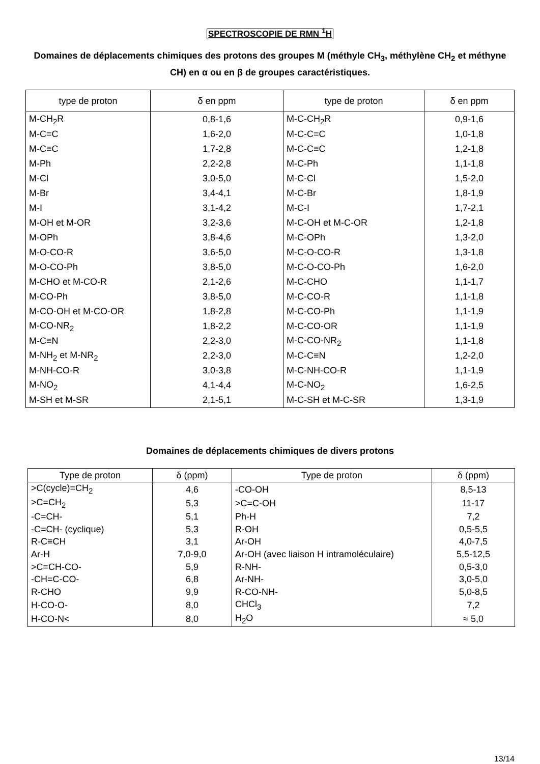SPECTROSCOPIE DE RMN <sup>1</sup>H
Domaines de déplacements chimiques des protons des groupes M (méthyle CH<sub>3</sub>, méthylène CH<sub>2</sub> et méthyne CH) en α ou en β de groupes caractéristiques.
| type de proton | δ en ppm | type de proton | δ en ppm |
| --- | --- | --- | --- |
| M-CH<sub>2</sub>R | 0,8-1,6 | M-C-CH<sub>2</sub>R | 0,9-1,6 |
| M-C=C | 1,6-2,0 | M-C-C=C | 1,0-1,8 |
| M-C≡C | 1,7-2,8 | M-C-C≡C | 1,2-1,8 |
| M-Ph | 2,2-2,8 | M-C-Ph | 1,1-1,8 |
| M-Cl | 3,0-5,0 | M-C-Cl | 1,5-2,0 |
| M-Br | 3,4-4,1 | M-C-Br | 1,8-1,9 |
| M-I | 3,1-4,2 | M-C-I | 1,7-2,1 |
| M-OH et M-OR | 3,2-3,6 | M-C-OH et M-C-OR | 1,2-1,8 |
| M-OPh | 3,8-4,6 | M-C-OPh | 1,3-2,0 |
| M-O-CO-R | 3,6-5,0 | M-C-O-CO-R | 1,3-1,8 |
| M-O-CO-Ph | 3,8-5,0 | M-C-O-CO-Ph | 1,6-2,0 |
| M-CHO et M-CO-R | 2,1-2,6 | M-C-CHO | 1,1-1,7 |
| M-CO-Ph | 3,8-5,0 | M-C-CO-R | 1,1-1,8 |
| M-CO-OH et M-CO-OR | 1,8-2,8 | M-C-CO-Ph | 1,1-1,9 |
| M-CO-NR<sub>2</sub> | 1,8-2,2 | M-C-CO-OR | 1,1-1,9 |
| M-C≡N | 2,2-3,0 | M-C-CO-NR<sub>2</sub> | 1,1-1,8 |
| M-NH<sub>2</sub> et M-NR<sub>2</sub> | 2,2-3,0 | M-C-C≡N | 1,2-2,0 |
| M-NH-CO-R | 3,0-3,8 | M-C-NH-CO-R | 1,1-1,9 |
| M-NO<sub>2</sub> | 4,1-4,4 | M-C-NO<sub>2</sub> | 1,6-2,5 |
| M-SH et M-SR | 2,1-5,1 | M-C-SH et M-C-SR | 1,3-1,9 |
Domaines de déplacements chimiques de divers protons
| Type de proton | δ (ppm) | Type de proton | δ (ppm) |
| --- | --- | --- | --- |
| >C(cycle)=CH<sub>2</sub> | 4,6 | -CO-OH | 8,5-13 |
| >C=CH<sub>2</sub> | 5,3 | >C=C-OH | 11-17 |
| -C=CH- | 5,1 | Ph-H | 7,2 |
| -C=CH- (cyclique) | 5,3 | R-OH | 0,5-5,5 |
| R-C≡CH | 3,1 | Ar-OH | 4,0-7,5 |
| Ar-H | 7,0-9,0 | Ar-OH (avec liaison H intramoléculaire) | 5,5-12,5 |
| >C=CH-CO- | 5,9 | R-NH- | 0,5-3,0 |
| -CH=C-CO- | 6,8 | Ar-NH- | 3,0-5,0 |
| R-CHO | 9,9 | R-CO-NH- | 5,0-8,5 |
| H-CO-O- | 8,0 | CHCl<sub>3</sub> | 7,2 |
| H-CO-N< | 8,0 | H<sub>2</sub>O | ≈ 5,0 |
13/14